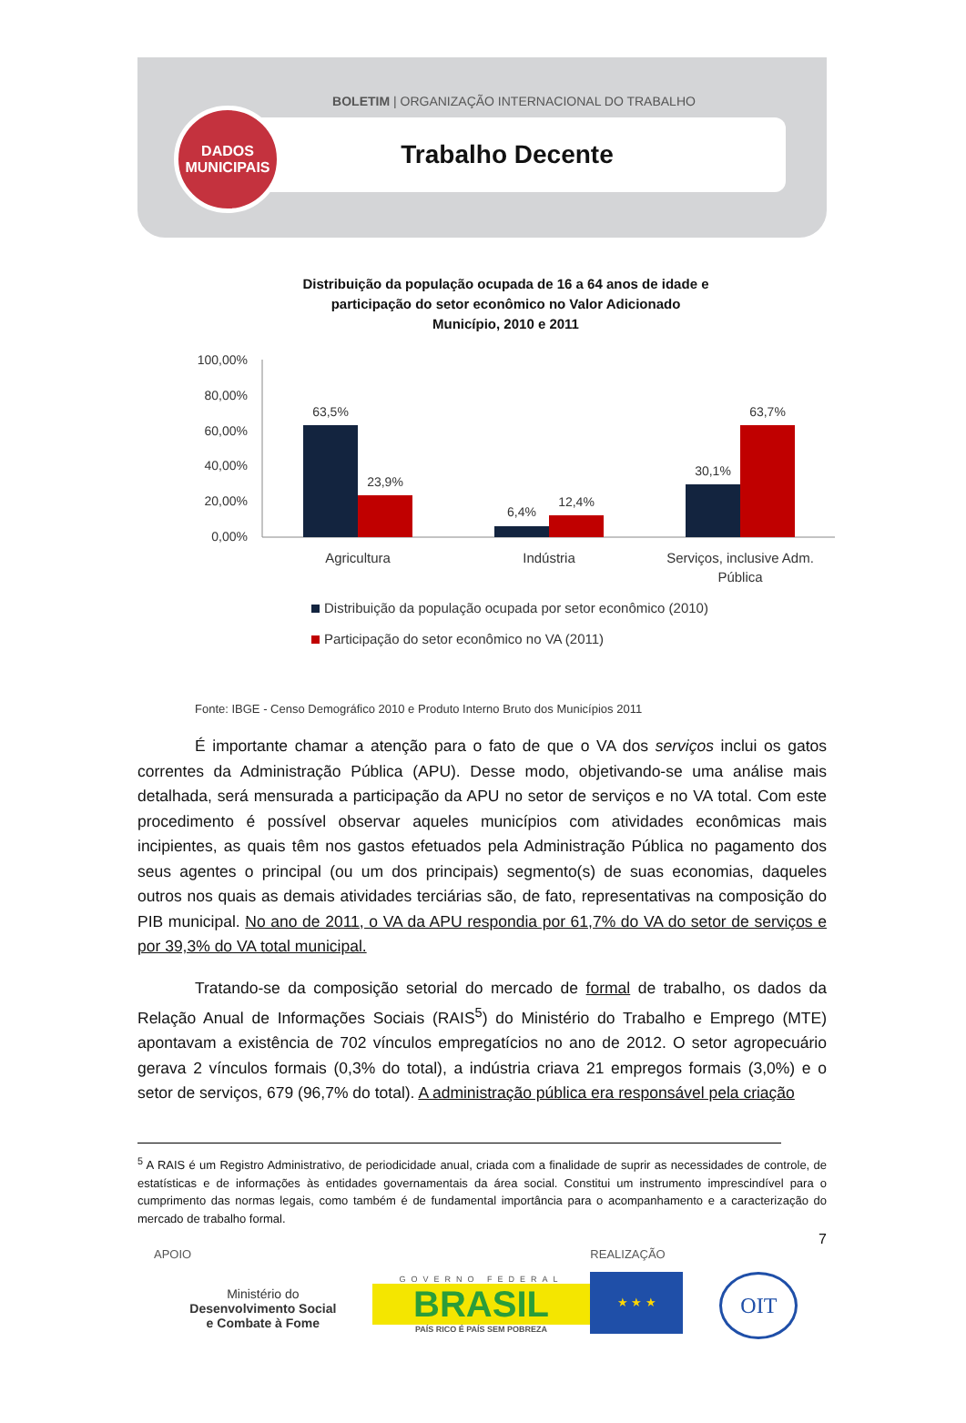BOLETIM | ORGANIZAÇÃO INTERNACIONAL DO TRABALHO
Trabalho Decente
DADOS
MUNICIPAIS
Distribuição da população ocupada de 16 a 64 anos de idade e
participação do setor econômico no Valor Adicionado
Município, 2010 e 2011
100,00%
80,00%
60,00%
40,00%
20,00%
0,00%
63,5%
23,9%
6,4%
12,4%
30,1%
63,7%
Agricultura
Indústria
Serviços, inclusive Adm.
Pública
Distribuição da população ocupada por setor econômico (2010)
Participação do setor econômico no VA (2011)
Fonte: IBGE - Censo Demográfico 2010 e Produto Interno Bruto dos Municípios 2011
É importante chamar a atenção para o fato de que o VA dos serviços inclui os gatos correntes da Administração Pública (APU). Desse modo, objetivando-se uma análise mais detalhada, será mensurada a participação da APU no setor de serviços e no VA total. Com este procedimento é possível observar aqueles municípios com atividades econômicas mais incipientes, as quais têm nos gastos efetuados pela Administração Pública no pagamento dos seus agentes o principal (ou um dos principais) segmento(s) de suas economias, daqueles outros nos quais as demais atividades terciárias são, de fato, representativas na composição do PIB municipal. No ano de 2011, o VA da APU respondia por 61,7% do VA do setor de serviços e por 39,3% do VA total municipal.
Tratando-se da composição setorial do mercado de formal de trabalho, os dados da Relação Anual de Informações Sociais (RAIS<sup>5</sup>) do Ministério do Trabalho e Emprego (MTE) apontavam a existência de 702 vínculos empregatícios no ano de 2012. O setor agropecuário gerava 2 vínculos formais (0,3% do total), a indústria criava 21 empregos formais (3,0%) e o setor de serviços, 679 (96,7% do total). A administração pública era responsável pela criação
<sup>5</sup> A RAIS é um Registro Administrativo, de periodicidade anual, criada com a finalidade de suprir as necessidades de controle, de estatísticas e de informações às entidades governamentais da área social. Constitui um instrumento imprescindível para o cumprimento das normas legais, como também é de fundamental importância para o acompanhamento e a caracterização do mercado de trabalho formal.
7
APOIO
Ministério do
Desenvolvimento Social
e Combate à Fome
GOVERNO FEDERAL
BRASIL
PAÍS RICO É PAÍS SEM POBREZA
REALIZAÇÃO
★ ★ ★
OIT